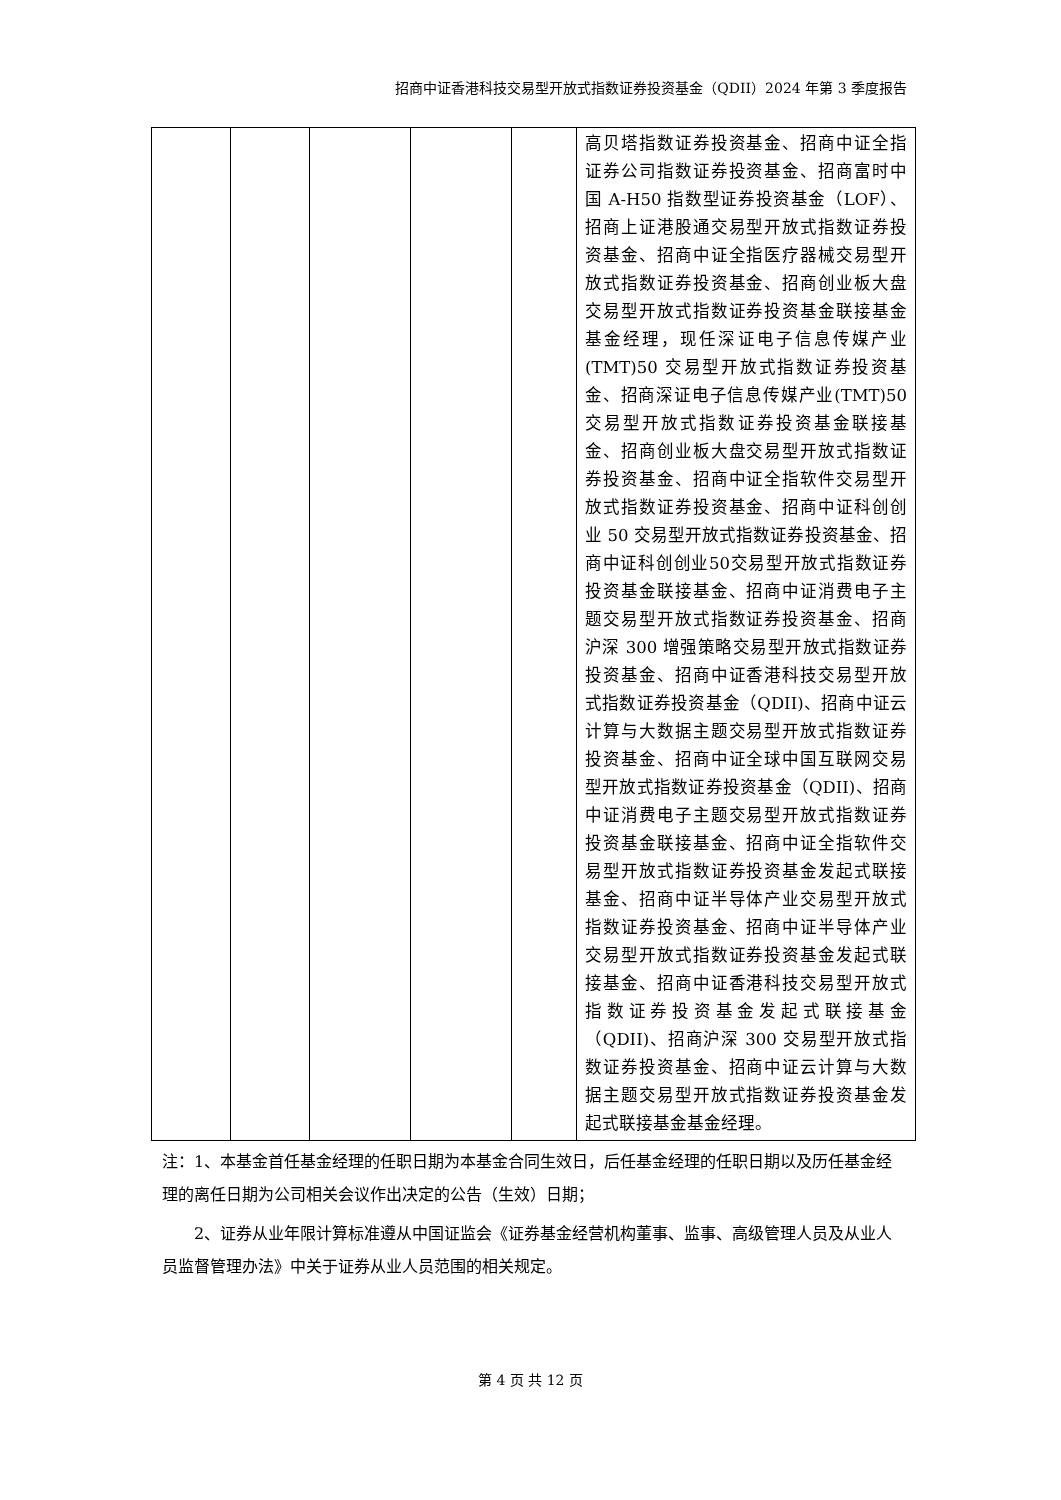招商中证香港科技交易型开放式指数证券投资基金（QDII）2024 年第 3 季度报告
| | | | | | 高贝塔指数证券投资基金、招商中证全指证券公司指数证券投资基金、招商富时中国 A-H50 指数型证券投资基金（LOF）、招商上证港股通交易型开放式指数证券投资基金、招商中证全指医疗器械交易型开放式指数证券投资基金、招商创业板大盘交易型开放式指数证券投资基金联接基金基金经理，现任深证电子信息传媒产业(TMT)50 交易型开放式指数证券投资基金、招商深证电子信息传媒产业(TMT)50 交易型开放式指数证券投资基金联接基金、招商创业板大盘交易型开放式指数证券投资基金、招商中证全指软件交易型开放式指数证券投资基金、招商中证科创创业 50 交易型开放式指数证券投资基金、招商中证科创创业50交易型开放式指数证券投资基金联接基金、招商中证消费电子主题交易型开放式指数证券投资基金、招商沪深 300 增强策略交易型开放式指数证券投资基金、招商中证香港科技交易型开放式指数证券投资基金（QDII)、招商中证云计算与大数据主题交易型开放式指数证券投资基金、招商中证全球中国互联网交易型开放式指数证券投资基金（QDII)、招商中证消费电子主题交易型开放式指数证券投资基金联接基金、招商中证全指软件交易型开放式指数证券投资基金发起式联接基金、招商中证半导体产业交易型开放式指数证券投资基金、招商中证半导体产业交易型开放式指数证券投资基金发起式联接基金、招商中证香港科技交易型开放式指数证券投资基金发起式联接基金（QDII)、招商沪深 300 交易型开放式指数证券投资基金、招商中证云计算与大数据主题交易型开放式指数证券投资基金发起式联接基金基金经理。 |
注：1、本基金首任基金经理的任职日期为本基金合同生效日，后任基金经理的任职日期以及历任基金经理的离任日期为公司相关会议作出决定的公告（生效）日期；
2、证券从业年限计算标准遵从中国证监会《证券基金经营机构董事、监事、高级管理人员及从业人员监督管理办法》中关于证券从业人员范围的相关规定。
第 4 页 共 12 页